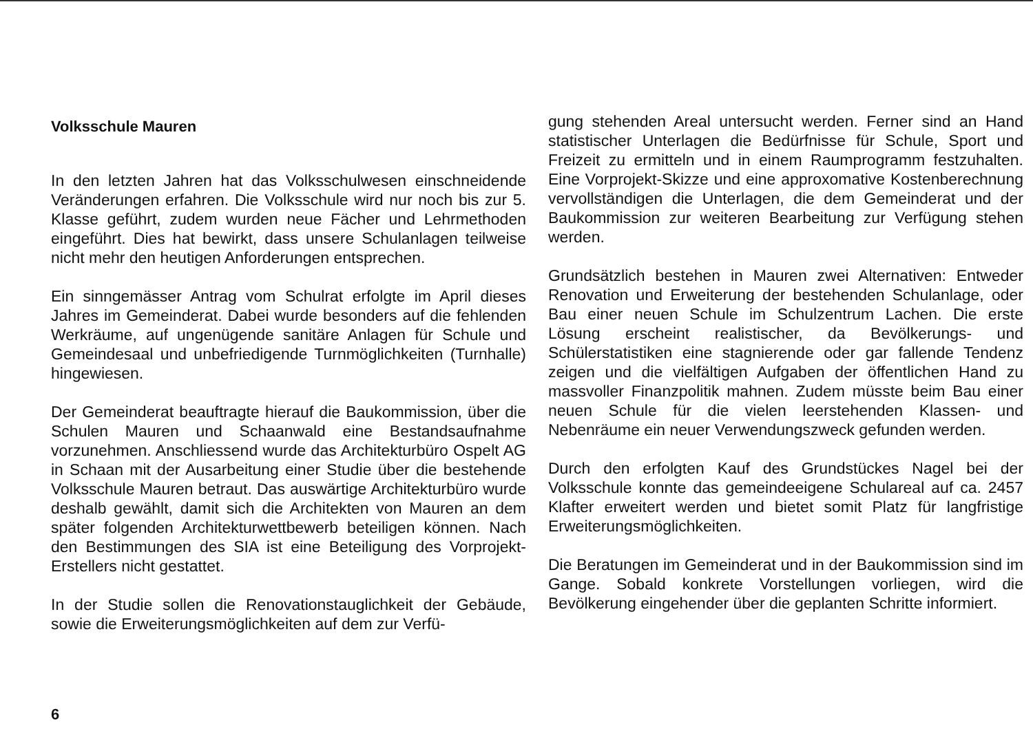Volksschule Mauren
In den letzten Jahren hat das Volksschulwesen einschneidende Veränderungen erfahren. Die Volksschule wird nur noch bis zur 5. Klasse geführt, zudem wurden neue Fächer und Lehrmethoden eingeführt. Dies hat bewirkt, dass unsere Schulanlagen teilweise nicht mehr den heutigen Anforderungen entsprechen.
Ein sinngemässer Antrag vom Schulrat erfolgte im April dieses Jahres im Gemeinderat. Dabei wurde besonders auf die fehlenden Werkräume, auf ungenügende sanitäre Anlagen für Schule und Gemeindesaal und unbefriedigende Turnmöglichkeiten (Turnhalle) hingewiesen.
Der Gemeinderat beauftragte hierauf die Baukommission, über die Schulen Mauren und Schaanwald eine Bestandsaufnahme vorzunehmen. Anschliessend wurde das Architekturbüro Ospelt AG in Schaan mit der Ausarbeitung einer Studie über die bestehende Volksschule Mauren betraut. Das auswärtige Architekturbüro wurde deshalb gewählt, damit sich die Architekten von Mauren an dem später folgenden Architekturwettbewerb beteiligen können. Nach den Bestimmungen des SIA ist eine Beteiligung des Vorprojekt-Erstellers nicht gestattet.
In der Studie sollen die Renovationstauglichkeit der Gebäude, sowie die Erweiterungsmöglichkeiten auf dem zur Verfü-
gung stehenden Areal untersucht werden. Ferner sind an Hand statistischer Unterlagen die Bedürfnisse für Schule, Sport und Freizeit zu ermitteln und in einem Raumprogramm festzuhalten. Eine Vorprojekt-Skizze und eine approxomative Kostenberechnung vervollständigen die Unterlagen, die dem Gemeinderat und der Baukommission zur weiteren Bearbeitung zur Verfügung stehen werden.
Grundsätzlich bestehen in Mauren zwei Alternativen: Entweder Renovation und Erweiterung der bestehenden Schulanlage, oder Bau einer neuen Schule im Schulzentrum Lachen. Die erste Lösung erscheint realistischer, da Bevölkerungs- und Schülerstatistiken eine stagnierende oder gar fallende Tendenz zeigen und die vielfältigen Aufgaben der öffentlichen Hand zu massvoller Finanzpolitik mahnen. Zudem müsste beim Bau einer neuen Schule für die vielen leerstehenden Klassen- und Nebenräume ein neuer Verwendungszweck gefunden werden.
Durch den erfolgten Kauf des Grundstückes Nagel bei der Volksschule konnte das gemeindeeigene Schulareal auf ca. 2457 Klafter erweitert werden und bietet somit Platz für langfristige Erweiterungsmöglichkeiten.
Die Beratungen im Gemeinderat und in der Baukommission sind im Gange. Sobald konkrete Vorstellungen vorliegen, wird die Bevölkerung eingehender über die geplanten Schritte informiert.
6